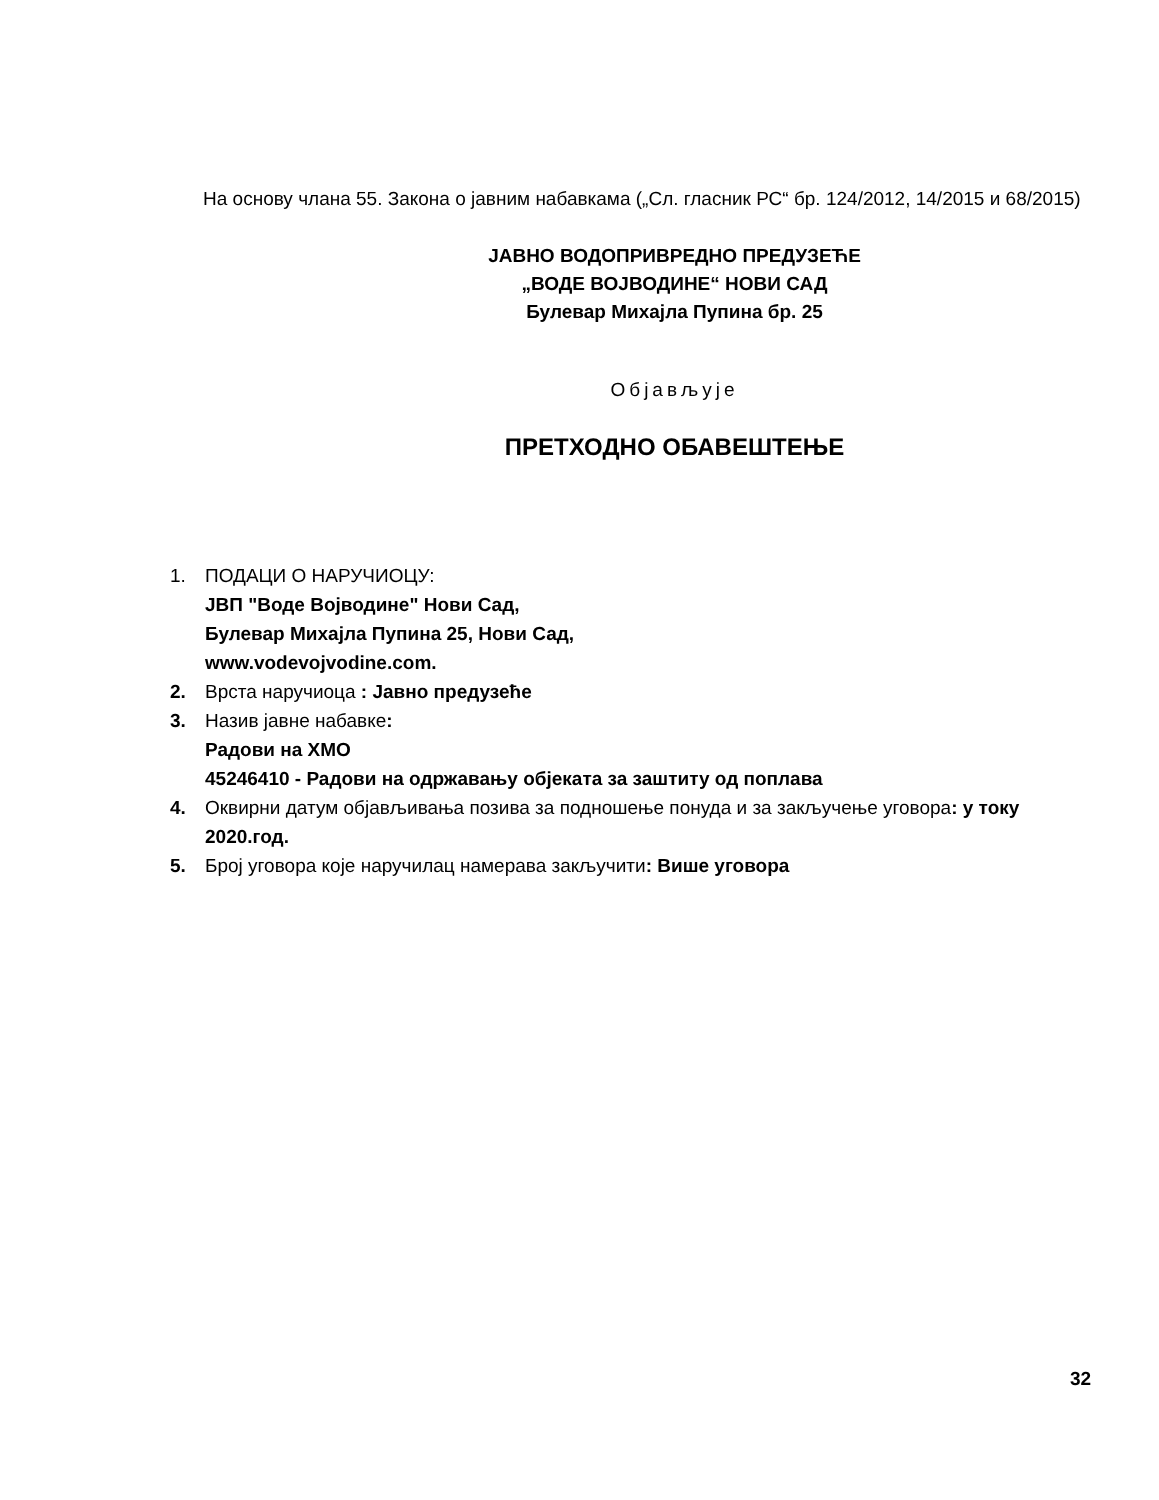На основу члана 55. Закона о јавним набавкама („Сл. гласник РС“ бр. 124/2012, 14/2015 и 68/2015)
ЈАВНО ВОДОПРИВРЕДНО ПРЕДУЗЕЋЕ
„ВОДЕ ВОЈВОДИНЕ“ НОВИ САД
Булевар Михајла Пупина бр. 25
Објављује
ПРЕТХОДНО ОБАВЕШТЕЊЕ
1. ПОДАЦИ О НАРУЧИОЦУ:
ЈВП "Воде Војводине" Нови Сад,
Булевар Михајла Пупина 25, Нови Сад,
www.vodevojvodine.com.
2. Врста наручиоца : Јавно предузеће
3. Назив јавне набавке:
Радови на ХМО
45246410 - Радови на одржавању објеката за заштиту од поплава
4. Оквирни датум објављивања позива за подношење понуда и за закључење уговора: у току 2020.год.
5. Број уговора које наручилац намерава закључити: Више уговора
32